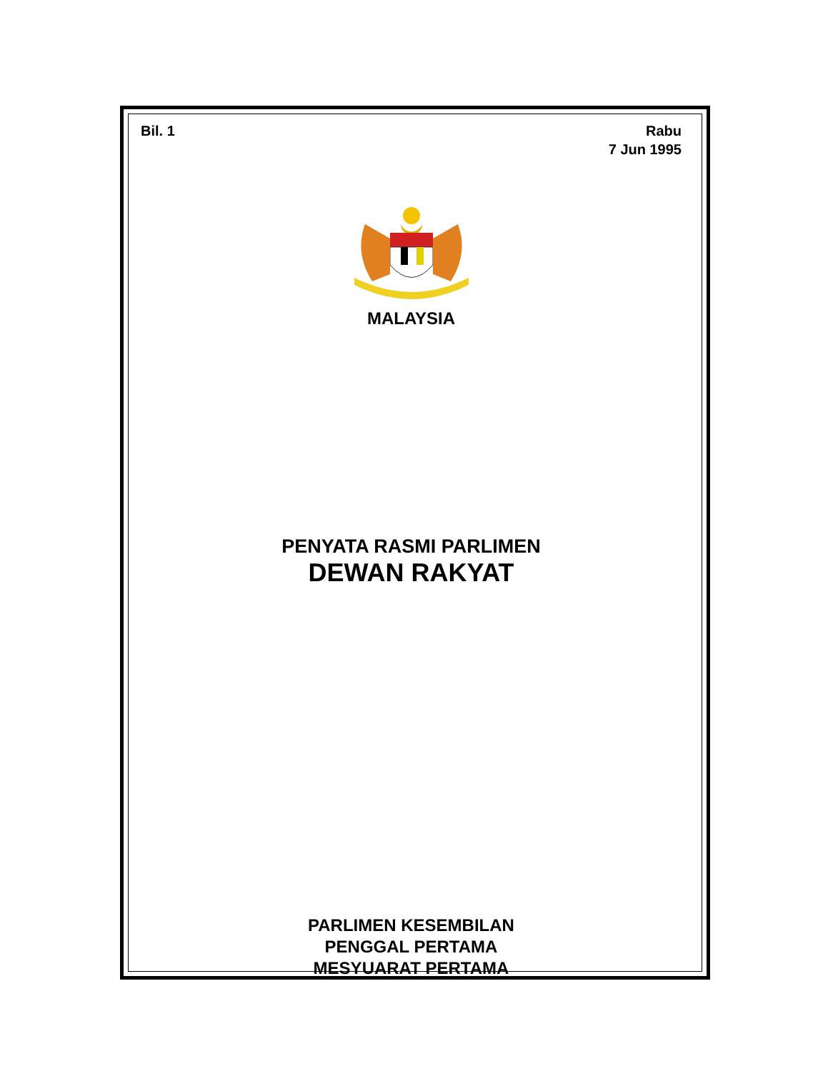Bil. 1 Rabu
7 Jun 1995
MALAYSIA
PENYATA RASMI PARLIMEN
DEWAN RAKYAT
PARLIMEN KESEMBILAN
PENGGAL PERTAMA
MESYUARAT PERTAMA